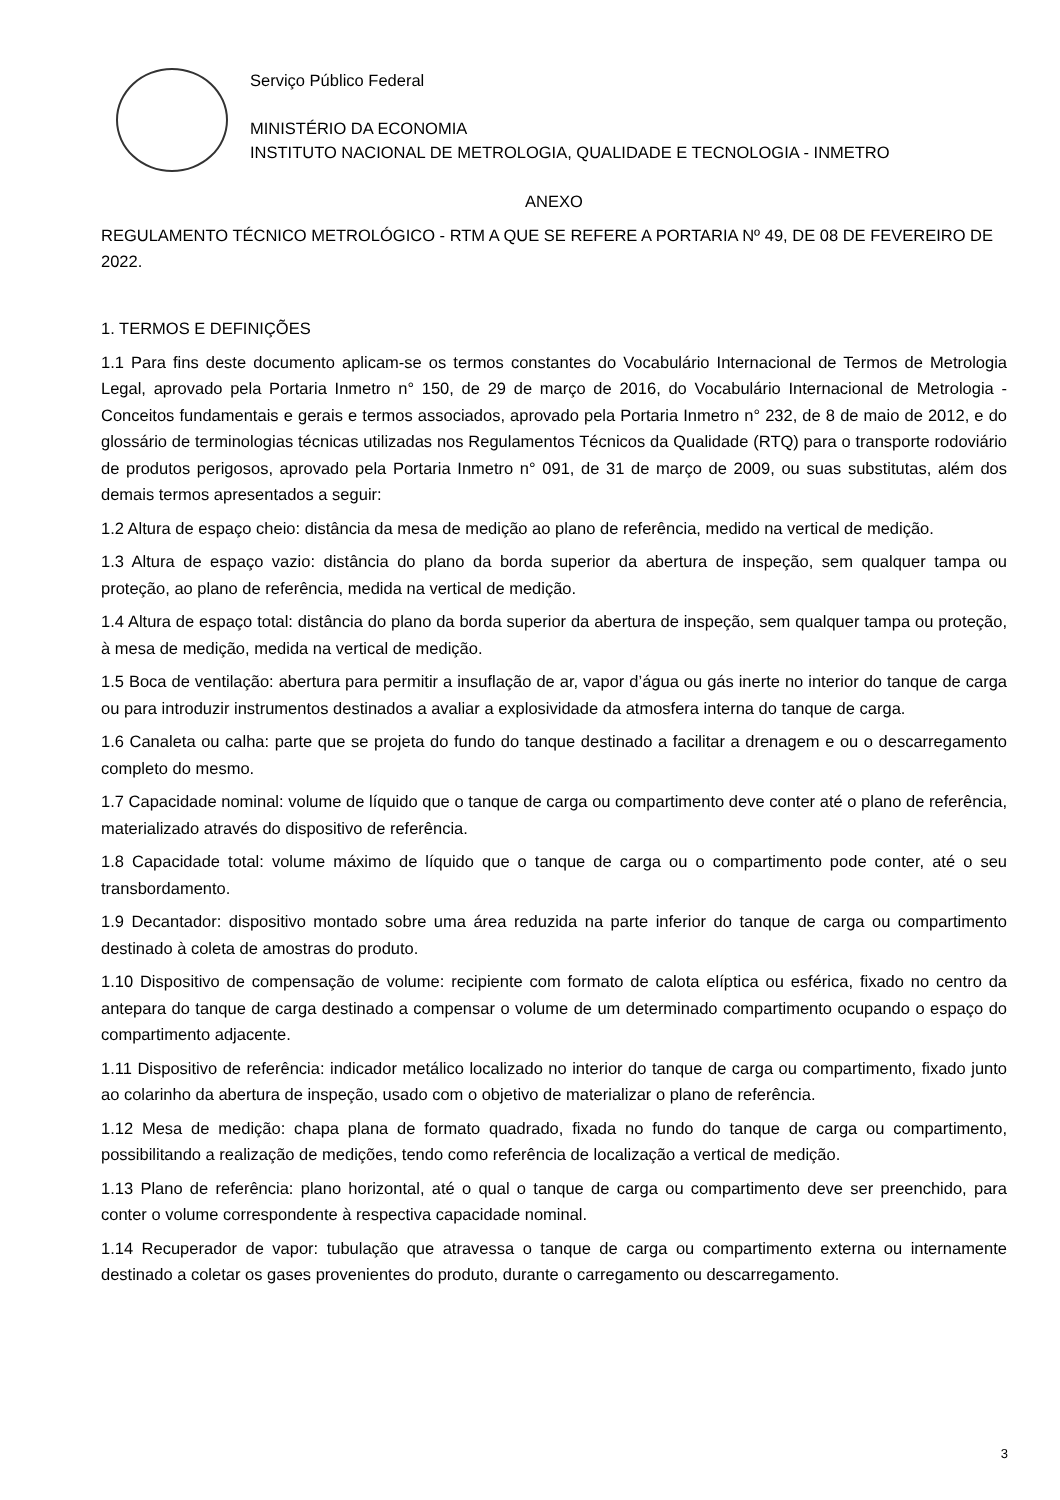Serviço Público Federal
MINISTÉRIO DA ECONOMIA
INSTITUTO NACIONAL DE METROLOGIA, QUALIDADE E TECNOLOGIA - INMETRO
ANEXO
REGULAMENTO TÉCNICO METROLÓGICO - RTM A QUE SE REFERE A PORTARIA Nº 49, DE 08 DE FEVEREIRO DE 2022.
1. TERMOS E DEFINIÇÕES
1.1 Para fins deste documento aplicam-se os termos constantes do Vocabulário Internacional de Termos de Metrologia Legal, aprovado pela Portaria Inmetro n° 150, de 29 de março de 2016, do Vocabulário Internacional de Metrologia - Conceitos fundamentais e gerais e termos associados, aprovado pela Portaria Inmetro n° 232, de 8 de maio de 2012, e do glossário de terminologias técnicas utilizadas nos Regulamentos Técnicos da Qualidade (RTQ) para o transporte rodoviário de produtos perigosos, aprovado pela Portaria Inmetro n° 091, de 31 de março de 2009, ou suas substitutas, além dos demais termos apresentados a seguir:
1.2 Altura de espaço cheio: distância da mesa de medição ao plano de referência, medido na vertical de medição.
1.3 Altura de espaço vazio: distância do plano da borda superior da abertura de inspeção, sem qualquer tampa ou proteção, ao plano de referência, medida na vertical de medição.
1.4 Altura de espaço total: distância do plano da borda superior da abertura de inspeção, sem qualquer tampa ou proteção, à mesa de medição, medida na vertical de medição.
1.5 Boca de ventilação: abertura para permitir a insuflação de ar, vapor d’água ou gás inerte no interior do tanque de carga ou para introduzir instrumentos destinados a avaliar a explosividade da atmosfera interna do tanque de carga.
1.6 Canaleta ou calha: parte que se projeta do fundo do tanque destinado a facilitar a drenagem e ou o descarregamento completo do mesmo.
1.7 Capacidade nominal: volume de líquido que o tanque de carga ou compartimento deve conter até o plano de referência, materializado através do dispositivo de referência.
1.8 Capacidade total: volume máximo de líquido que o tanque de carga ou o compartimento pode conter, até o seu transbordamento.
1.9 Decantador: dispositivo montado sobre uma área reduzida na parte inferior do tanque de carga ou compartimento destinado à coleta de amostras do produto.
1.10 Dispositivo de compensação de volume: recipiente com formato de calota elíptica ou esférica, fixado no centro da antepara do tanque de carga destinado a compensar o volume de um determinado compartimento ocupando o espaço do compartimento adjacente.
1.11 Dispositivo de referência: indicador metálico localizado no interior do tanque de carga ou compartimento, fixado junto ao colarinho da abertura de inspeção, usado com o objetivo de materializar o plano de referência.
1.12 Mesa de medição: chapa plana de formato quadrado, fixada no fundo do tanque de carga ou compartimento, possibilitando a realização de medições, tendo como referência de localização a vertical de medição.
1.13 Plano de referência: plano horizontal, até o qual o tanque de carga ou compartimento deve ser preenchido, para conter o volume correspondente à respectiva capacidade nominal.
1.14 Recuperador de vapor: tubulação que atravessa o tanque de carga ou compartimento externa ou internamente destinado a coletar os gases provenientes do produto, durante o carregamento ou descarregamento.
3